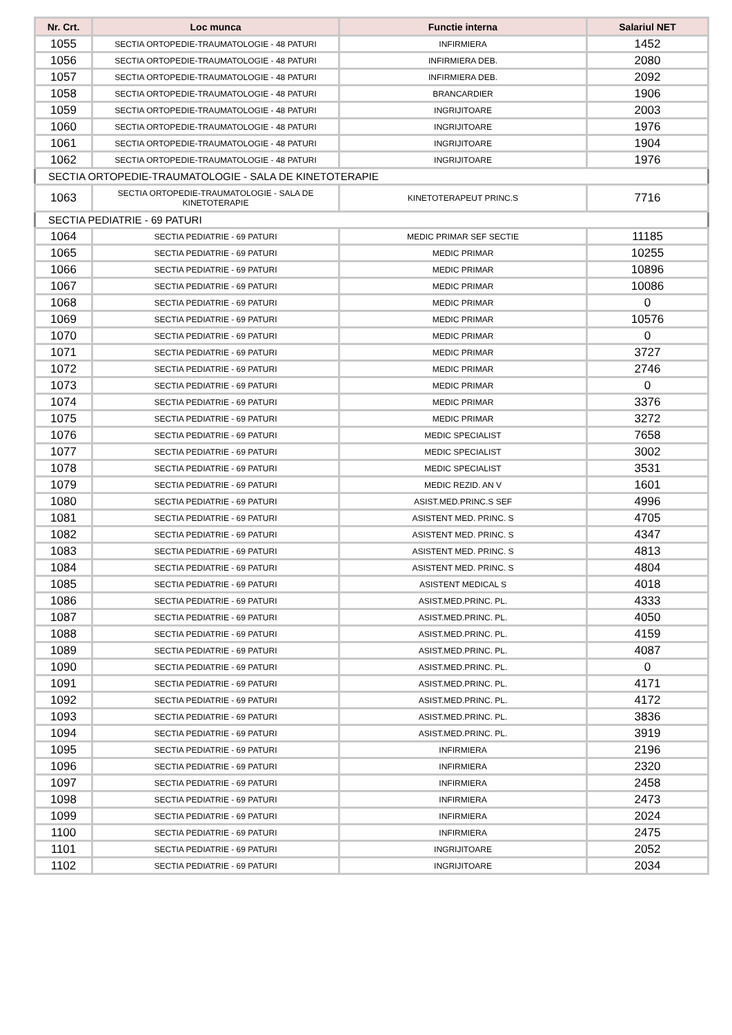| Nr. Crt. | Loc munca | Functie interna | Salariul NET |
| --- | --- | --- | --- |
| 1055 | SECTIA ORTOPEDIE-TRAUMATOLOGIE - 48 PATURI | INFIRMIERA | 1452 |
| 1056 | SECTIA ORTOPEDIE-TRAUMATOLOGIE - 48 PATURI | INFIRMIERA DEB. | 2080 |
| 1057 | SECTIA ORTOPEDIE-TRAUMATOLOGIE - 48 PATURI | INFIRMIERA DEB. | 2092 |
| 1058 | SECTIA ORTOPEDIE-TRAUMATOLOGIE - 48 PATURI | BRANCARDIER | 1906 |
| 1059 | SECTIA ORTOPEDIE-TRAUMATOLOGIE - 48 PATURI | INGRIJITOARE | 2003 |
| 1060 | SECTIA ORTOPEDIE-TRAUMATOLOGIE - 48 PATURI | INGRIJITOARE | 1976 |
| 1061 | SECTIA ORTOPEDIE-TRAUMATOLOGIE - 48 PATURI | INGRIJITOARE | 1904 |
| 1062 | SECTIA ORTOPEDIE-TRAUMATOLOGIE - 48 PATURI | INGRIJITOARE | 1976 |
| SECTIA ORTOPEDIE-TRAUMATOLOGIE - SALA DE KINETOTERAPIE | | | |
| 1063 | SECTIA ORTOPEDIE-TRAUMATOLOGIE - SALA DE KINETOTERAPIE | KINETOTERAPEUT PRINC.S | 7716 |
| SECTIA PEDIATRIE - 69 PATURI | | | |
| 1064 | SECTIA PEDIATRIE - 69 PATURI | MEDIC PRIMAR SEF SECTIE | 11185 |
| 1065 | SECTIA PEDIATRIE - 69 PATURI | MEDIC PRIMAR | 10255 |
| 1066 | SECTIA PEDIATRIE - 69 PATURI | MEDIC PRIMAR | 10896 |
| 1067 | SECTIA PEDIATRIE - 69 PATURI | MEDIC PRIMAR | 10086 |
| 1068 | SECTIA PEDIATRIE - 69 PATURI | MEDIC PRIMAR | 0 |
| 1069 | SECTIA PEDIATRIE - 69 PATURI | MEDIC PRIMAR | 10576 |
| 1070 | SECTIA PEDIATRIE - 69 PATURI | MEDIC PRIMAR | 0 |
| 1071 | SECTIA PEDIATRIE - 69 PATURI | MEDIC PRIMAR | 3727 |
| 1072 | SECTIA PEDIATRIE - 69 PATURI | MEDIC PRIMAR | 2746 |
| 1073 | SECTIA PEDIATRIE - 69 PATURI | MEDIC PRIMAR | 0 |
| 1074 | SECTIA PEDIATRIE - 69 PATURI | MEDIC PRIMAR | 3376 |
| 1075 | SECTIA PEDIATRIE - 69 PATURI | MEDIC PRIMAR | 3272 |
| 1076 | SECTIA PEDIATRIE - 69 PATURI | MEDIC SPECIALIST | 7658 |
| 1077 | SECTIA PEDIATRIE - 69 PATURI | MEDIC SPECIALIST | 3002 |
| 1078 | SECTIA PEDIATRIE - 69 PATURI | MEDIC SPECIALIST | 3531 |
| 1079 | SECTIA PEDIATRIE - 69 PATURI | MEDIC REZID. AN V | 1601 |
| 1080 | SECTIA PEDIATRIE - 69 PATURI | ASIST.MED.PRINC.S SEF | 4996 |
| 1081 | SECTIA PEDIATRIE - 69 PATURI | ASISTENT MED. PRINC. S | 4705 |
| 1082 | SECTIA PEDIATRIE - 69 PATURI | ASISTENT MED. PRINC. S | 4347 |
| 1083 | SECTIA PEDIATRIE - 69 PATURI | ASISTENT MED. PRINC. S | 4813 |
| 1084 | SECTIA PEDIATRIE - 69 PATURI | ASISTENT MED. PRINC. S | 4804 |
| 1085 | SECTIA PEDIATRIE - 69 PATURI | ASISTENT MEDICAL S | 4018 |
| 1086 | SECTIA PEDIATRIE - 69 PATURI | ASIST.MED.PRINC. PL. | 4333 |
| 1087 | SECTIA PEDIATRIE - 69 PATURI | ASIST.MED.PRINC. PL. | 4050 |
| 1088 | SECTIA PEDIATRIE - 69 PATURI | ASIST.MED.PRINC. PL. | 4159 |
| 1089 | SECTIA PEDIATRIE - 69 PATURI | ASIST.MED.PRINC. PL. | 4087 |
| 1090 | SECTIA PEDIATRIE - 69 PATURI | ASIST.MED.PRINC. PL. | 0 |
| 1091 | SECTIA PEDIATRIE - 69 PATURI | ASIST.MED.PRINC. PL. | 4171 |
| 1092 | SECTIA PEDIATRIE - 69 PATURI | ASIST.MED.PRINC. PL. | 4172 |
| 1093 | SECTIA PEDIATRIE - 69 PATURI | ASIST.MED.PRINC. PL. | 3836 |
| 1094 | SECTIA PEDIATRIE - 69 PATURI | ASIST.MED.PRINC. PL. | 3919 |
| 1095 | SECTIA PEDIATRIE - 69 PATURI | INFIRMIERA | 2196 |
| 1096 | SECTIA PEDIATRIE - 69 PATURI | INFIRMIERA | 2320 |
| 1097 | SECTIA PEDIATRIE - 69 PATURI | INFIRMIERA | 2458 |
| 1098 | SECTIA PEDIATRIE - 69 PATURI | INFIRMIERA | 2473 |
| 1099 | SECTIA PEDIATRIE - 69 PATURI | INFIRMIERA | 2024 |
| 1100 | SECTIA PEDIATRIE - 69 PATURI | INFIRMIERA | 2475 |
| 1101 | SECTIA PEDIATRIE - 69 PATURI | INGRIJITOARE | 2052 |
| 1102 | SECTIA PEDIATRIE - 69 PATURI | INGRIJITOARE | 2034 |